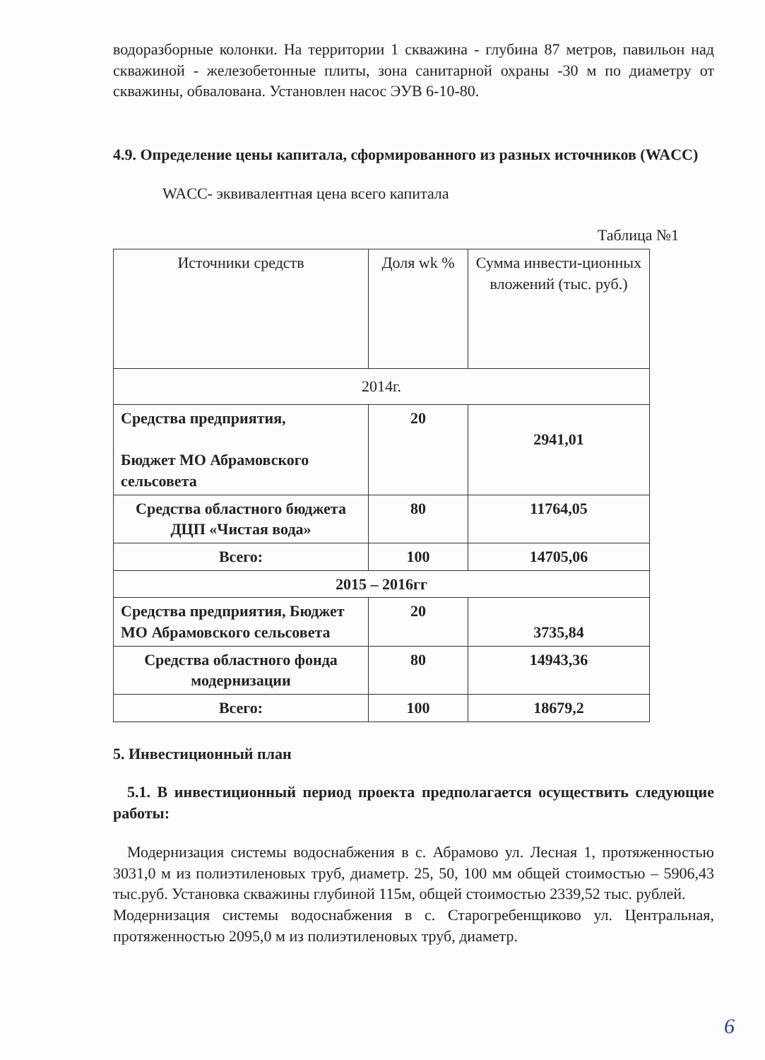водоразборные колонки. На территории 1 скважина - глубина 87 метров, павильон над скважиной - железобетонные плиты, зона санитарной охраны -30 м по диаметру от скважины, обвалована. Установлен насос ЭУВ 6-10-80.
4.9. Определение цены капитала, сформированного из разных источников (WACC)
WACC- эквивалентная цена всего капитала
Таблица №1
| Источники средств | Доля wk % | Сумма инвести-ционных вложений (тыс. руб.) |
| 2014г. | | |
| Средства предприятия, Бюджет МО Абрамовского сельсовета | 20 | 2941,01 |
| Средства областного бюджета ДЦП «Чистая вода» | 80 | 11764,05 |
| Всего: | 100 | 14705,06 |
| 2015 – 2016гг | | |
| Средства предприятия, Бюджет МО Абрамовского сельсовета | 20 | 3735,84 |
| Средства областного фонда модернизации | 80 | 14943,36 |
| Всего: | 100 | 18679,2 |
5. Инвестиционный план
5.1. В инвестиционный период проекта предполагается осуществить следующие работы:
Модернизация системы водоснабжения в с. Абрамово ул. Лесная 1, протяженностью 3031,0 м из полиэтиленовых труб, диаметр. 25, 50, 100 мм общей стоимостью – 5906,43 тыс.руб. Установка скважины глубиной 115м, общей стоимостью 2339,52 тыс. рублей.
Модернизация системы водоснабжения в с. Старогребенщиково ул. Центральная, протяженностью 2095,0 м из полиэтиленовых труб, диаметр.
6